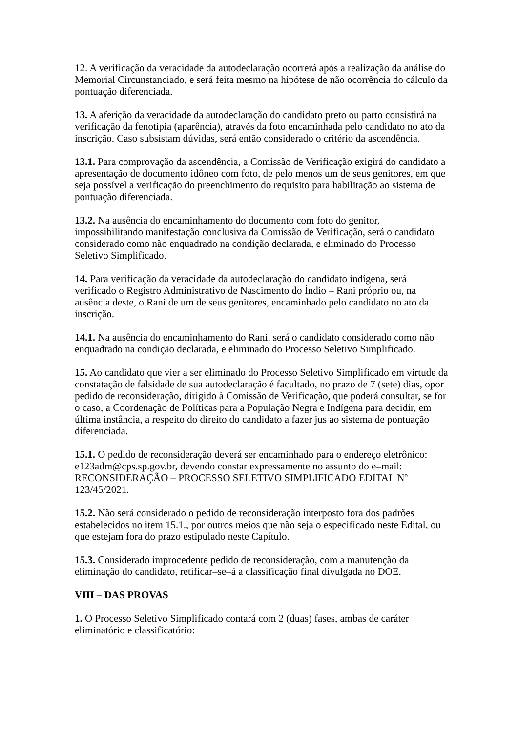12. A verificação da veracidade da autodeclaração ocorrerá após a realização da análise do Memorial Circunstanciado, e será feita mesmo na hipótese de não ocorrência do cálculo da pontuação diferenciada.
13. A aferição da veracidade da autodeclaração do candidato preto ou parto consistirá na verificação da fenotipia (aparência), através da foto encaminhada pelo candidato no ato da inscrição. Caso subsistam dúvidas, será então considerado o critério da ascendência.
13.1. Para comprovação da ascendência, a Comissão de Verificação exigirá do candidato a apresentação de documento idôneo com foto, de pelo menos um de seus genitores, em que seja possível a verificação do preenchimento do requisito para habilitação ao sistema de pontuação diferenciada.
13.2. Na ausência do encaminhamento do documento com foto do genitor, impossibilitando manifestação conclusiva da Comissão de Verificação, será o candidato considerado como não enquadrado na condição declarada, e eliminado do Processo Seletivo Simplificado.
14. Para verificação da veracidade da autodeclaração do candidato indígena, será verificado o Registro Administrativo de Nascimento do Índio – Rani próprio ou, na ausência deste, o Rani de um de seus genitores, encaminhado pelo candidato no ato da inscrição.
14.1. Na ausência do encaminhamento do Rani, será o candidato considerado como não enquadrado na condição declarada, e eliminado do Processo Seletivo Simplificado.
15. Ao candidato que vier a ser eliminado do Processo Seletivo Simplificado em virtude da constatação de falsidade de sua autodeclaração é facultado, no prazo de 7 (sete) dias, opor pedido de reconsideração, dirigido à Comissão de Verificação, que poderá consultar, se for o caso, a Coordenação de Políticas para a População Negra e Indígena para decidir, em última instância, a respeito do direito do candidato a fazer jus ao sistema de pontuação diferenciada.
15.1. O pedido de reconsideração deverá ser encaminhado para o endereço eletrônico: e123adm@cps.sp.gov.br, devendo constar expressamente no assunto do e–mail: RECONSIDERAÇÃO – PROCESSO SELETIVO SIMPLIFICADO EDITAL Nº 123/45/2021.
15.2. Não será considerado o pedido de reconsideração interposto fora dos padrões estabelecidos no item 15.1., por outros meios que não seja o especificado neste Edital, ou que estejam fora do prazo estipulado neste Capítulo.
15.3. Considerado improcedente pedido de reconsideração, com a manutenção da eliminação do candidato, retificar–se–á a classificação final divulgada no DOE.
VIII – DAS PROVAS
1. O Processo Seletivo Simplificado contará com 2 (duas) fases, ambas de caráter eliminatório e classificatório: